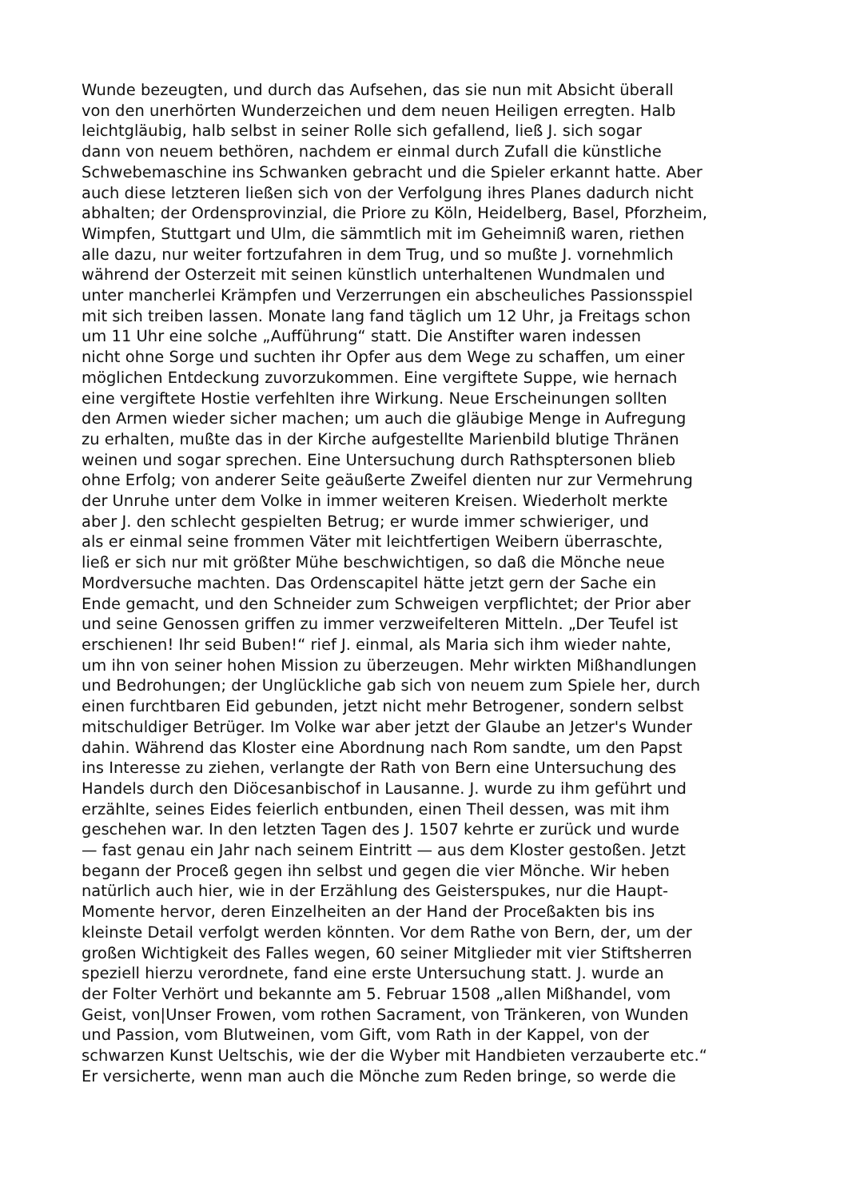Wunde bezeugten, und durch das Aufsehen, das sie nun mit Absicht überall
von den unerhörten Wunderzeichen und dem neuen Heiligen erregten. Halb
leichtgläubig, halb selbst in seiner Rolle sich gefallend, ließ J. sich sogar
dann von neuem bethören, nachdem er einmal durch Zufall die künstliche
Schwebemaschine ins Schwanken gebracht und die Spieler erkannt hatte. Aber
auch diese letzteren ließen sich von der Verfolgung ihres Planes dadurch nicht
abhalten; der Ordensprovinzial, die Priore zu Köln, Heidelberg, Basel, Pforzheim,
Wimpfen, Stuttgart und Ulm, die sämmtlich mit im Geheimniß waren, riethen
alle dazu, nur weiter fortzufahren in dem Trug, und so mußte J. vornehmlich
während der Osterzeit mit seinen künstlich unterhaltenen Wundmalen und
unter mancherlei Krämpfen und Verzerrungen ein abscheuliches Passionsspiel
mit sich treiben lassen. Monate lang fand täglich um 12 Uhr, ja Freitags schon
um 11 Uhr eine solche „Aufführung“ statt. Die Anstifter waren indessen
nicht ohne Sorge und suchten ihr Opfer aus dem Wege zu schaffen, um einer
möglichen Entdeckung zuvorzukommen. Eine vergiftete Suppe, wie hernach
eine vergiftete Hostie verfehlten ihre Wirkung. Neue Erscheinungen sollten
den Armen wieder sicher machen; um auch die gläubige Menge in Aufregung
zu erhalten, mußte das in der Kirche aufgestellte Marienbild blutige Thränen
weinen und sogar sprechen. Eine Untersuchung durch Rathsptersonen blieb
ohne Erfolg; von anderer Seite geäußerte Zweifel dienten nur zur Vermehrung
der Unruhe unter dem Volke in immer weiteren Kreisen. Wiederholt merkte
aber J. den schlecht gespielten Betrug; er wurde immer schwieriger, und
als er einmal seine frommen Väter mit leichtfertigen Weibern überraschte,
ließ er sich nur mit größter Mühe beschwichtigen, so daß die Mönche neue
Mordversuche machten. Das Ordenscapitel hätte jetzt gern der Sache ein
Ende gemacht, und den Schneider zum Schweigen verpflichtet; der Prior aber
und seine Genossen griffen zu immer verzweifelteren Mitteln. „Der Teufel ist
erschienen! Ihr seid Buben!“ rief J. einmal, als Maria sich ihm wieder nahte,
um ihn von seiner hohen Mission zu überzeugen. Mehr wirkten Mißhandlungen
und Bedrohungen; der Unglückliche gab sich von neuem zum Spiele her, durch
einen furchtbaren Eid gebunden, jetzt nicht mehr Betrogener, sondern selbst
mitschuldiger Betrüger. Im Volke war aber jetzt der Glaube an Jetzer's Wunder
dahin. Während das Kloster eine Abordnung nach Rom sandte, um den Papst
ins Interesse zu ziehen, verlangte der Rath von Bern eine Untersuchung des
Handels durch den Diöcesanbischof in Lausanne. J. wurde zu ihm geführt und
erzählte, seines Eides feierlich entbunden, einen Theil dessen, was mit ihm
geschehen war. In den letzten Tagen des J. 1507 kehrte er zurück und wurde
— fast genau ein Jahr nach seinem Eintritt — aus dem Kloster gestoßen. Jetzt
begann der Proceß gegen ihn selbst und gegen die vier Mönche. Wir heben
natürlich auch hier, wie in der Erzählung des Geisterspukes, nur die Haupt-
Momente hervor, deren Einzelheiten an der Hand der Proceßakten bis ins
kleinste Detail verfolgt werden könnten. Vor dem Rathe von Bern, der, um der
großen Wichtigkeit des Falles wegen, 60 seiner Mitglieder mit vier Stiftsherren
speziell hierzu verordnete, fand eine erste Untersuchung statt. J. wurde an
der Folter Verhört und bekannte am 5. Februar 1508 „allen Mißhandel, vom
Geist, von|Unser Frowen, vom rothen Sacrament, von Tränkeren, von Wunden
und Passion, vom Blutweinen, vom Gift, vom Rath in der Kappel, von der
schwarzen Kunst Ueltschis, wie der die Wyber mit Handbieten verzauberte etc.“
Er versicherte, wenn man auch die Mönche zum Reden bringe, so werde die